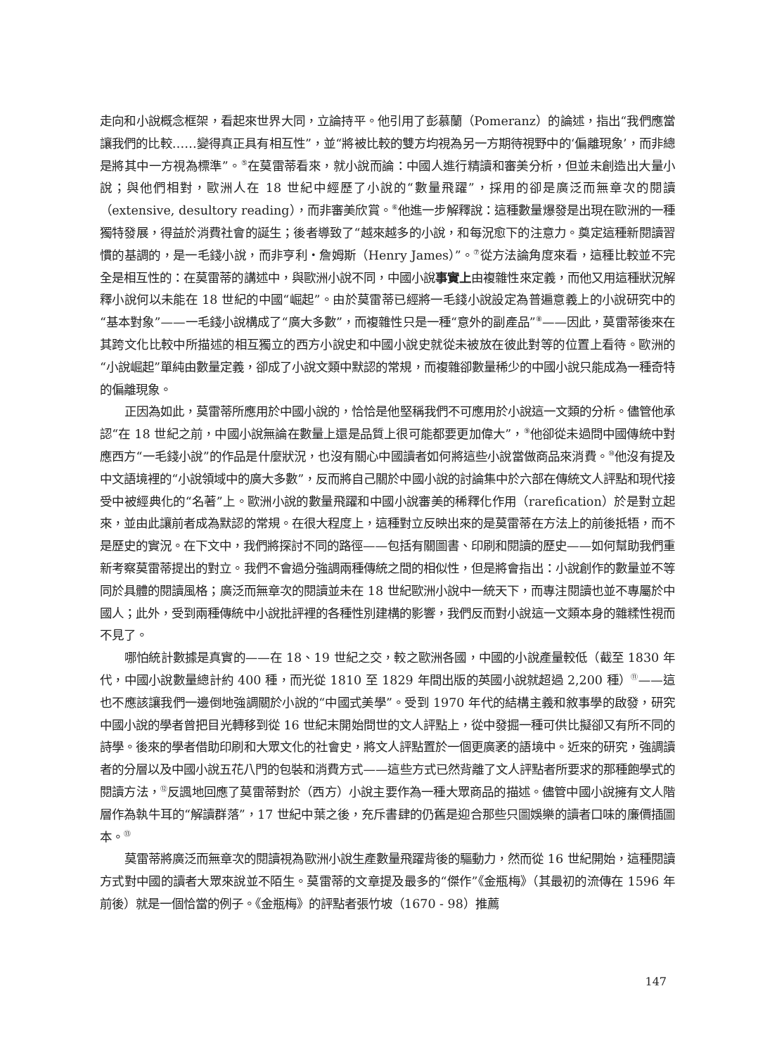走向和小說概念框架，看起來世界大同，立論持平。他引用了彭慕蘭（Pomeranz）的論述，指出“我們應當讓我們的比較……變得真正具有相互性”，並“將被比較的雙方均視為另一方期待視野中的‘偏離現象’，而非總是將其中一方視為標準”。<sup>⑤</sup>在莫雷蒂看來，就小說而論：中國人進行精讀和審美分析，但並未創造出大量小說；與他們相對，歐洲人在 18 世紀中經歷了小說的“數量飛躍”，採用的卻是廣泛而無章次的閱讀（extensive, desultory reading），而非審美欣賞。<sup>⑥</sup>他進一步解釋說：這種數量爆發是出現在歐洲的一種獨特發展，得益於消費社會的誕生；後者導致了“越來越多的小說，和每況愈下的注意力。奠定這種新閱讀習慣的基調的，是一毛錢小說，而非亨利・詹姆斯（Henry James）”。<sup>⑦</sup>從方法論角度來看，這種比較並不完全是相互性的：在莫雷蒂的講述中，與歐洲小說不同，中國小說事實上由複雜性來定義，而他又用這種狀況解釋小說何以未能在 18 世紀的中國“崛起”。由於莫雷蒂已經將一毛錢小說設定為普遍意義上的小說研究中的“基本對象”——一毛錢小說構成了“廣大多數”，而複雜性只是一種“意外的副產品”<sup>⑧</sup>——因此，莫雷蒂後來在其跨文化比較中所描述的相互獨立的西方小說史和中國小說史就從未被放在彼此對等的位置上看待。歐洲的“小說崛起”單純由數量定義，卻成了小說文類中默認的常規，而複雜卻數量稀少的中國小說只能成為一種奇特的偏離現象。
正因為如此，莫雷蒂所應用於中國小說的，恰恰是他堅稱我們不可應用於小說這一文類的分析。儘管他承認“在 18 世紀之前，中國小說無論在數量上還是品質上很可能都要更加偉大”，<sup>⑨</sup>他卻從未過問中國傳統中對應西方“一毛錢小說”的作品是什麼狀況，也沒有關心中國讀者如何將這些小說當做商品來消費。<sup>⑩</sup>他沒有提及中文語境裡的“小說領域中的廣大多數”，反而將自己關於中國小說的討論集中於六部在傳統文人評點和現代接受中被經典化的“名著”上。歐洲小說的數量飛躍和中國小說審美的稀釋化作用（rarefication）於是對立起來，並由此讓前者成為默認的常規。在很大程度上，這種對立反映出來的是莫雷蒂在方法上的前後抵牾，而不是歷史的實況。在下文中，我們將探討不同的路徑——包括有關圖書、印刷和閱讀的歷史——如何幫助我們重新考察莫雷蒂提出的對立。我們不會過分強調兩種傳統之間的相似性，但是將會指出：小說創作的數量並不等同於具體的閱讀風格；廣泛而無章次的閱讀並未在 18 世紀歐洲小說中一統天下，而專注閱讀也並不專屬於中國人；此外，受到兩種傳統中小說批評裡的各種性別建構的影響，我們反而對小說這一文類本身的雜糅性視而不見了。
哪怕統計數據是真實的——在 18、19 世紀之交，較之歐洲各國，中國的小說產量較低（截至 1830 年代，中國小說數量總計約 400 種，而光從 1810 至 1829 年間出版的英國小說就超過 2,200 種）<sup>⑪</sup>——這也不應該讓我們一邊倒地強調關於小說的“中國式美學”。受到 1970 年代的結構主義和敘事學的啟發，研究中國小說的學者曾把目光轉移到從 16 世紀末開始問世的文人評點上，從中發掘一種可供比擬卻又有所不同的詩學。後來的學者借助印刷和大眾文化的社會史，將文人評點置於一個更廣袤的語境中。近來的研究，強調讀者的分層以及中國小說五花八門的包裝和消費方式——這些方式已然背離了文人評點者所要求的那種飽學式的閱讀方法，<sup>⑫</sup>反諷地回應了莫雷蒂對於（西方）小說主要作為一種大眾商品的描述。儘管中國小說擁有文人階層作為執牛耳的“解讀群落”，17 世紀中葉之後，充斥書肆的仍舊是迎合那些只圖娛樂的讀者口味的廉價插圖本。<sup>⑬</sup>
莫雷蒂將廣泛而無章次的閱讀視為歐洲小說生產數量飛躍背後的驅動力，然而從 16 世紀開始，這種閱讀方式對中國的讀者大眾來說並不陌生。莫雷蒂的文章提及最多的“傑作”《金瓶梅》（其最初的流傳在 1596 年前後）就是一個恰當的例子。《金瓶梅》的評點者張竹坡（1670 - 98）推薦
147